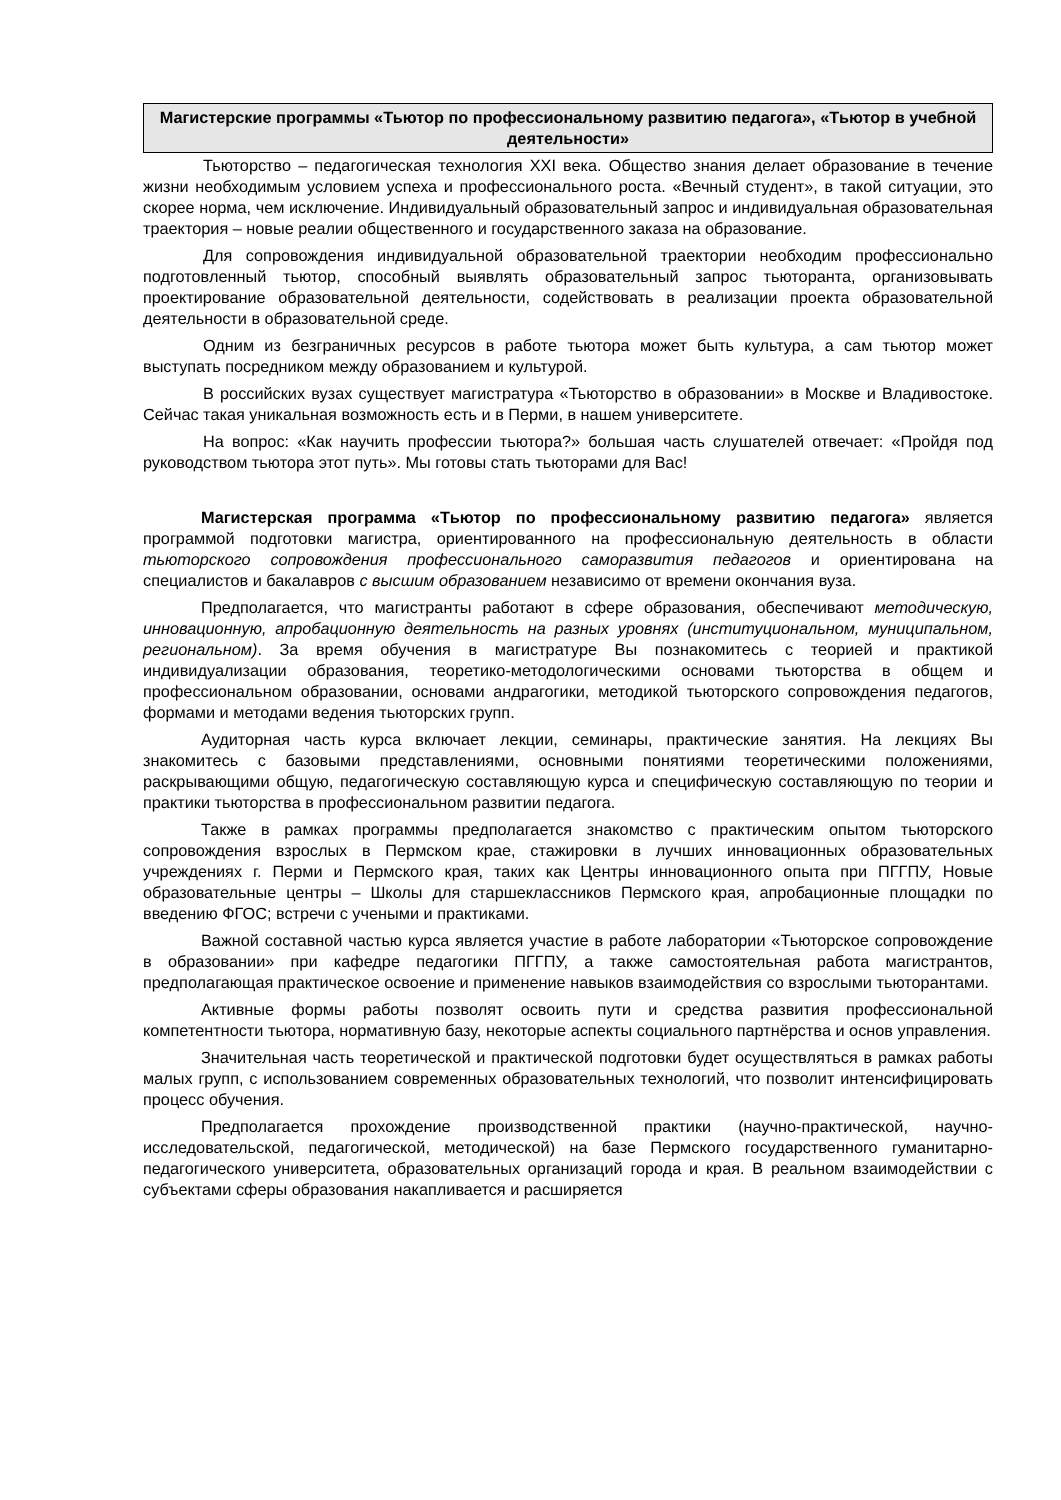Магистерские программы «Тьютор по профессиональному развитию педагога», «Тьютор в учебной деятельности»
Тьюторство – педагогическая технология XXI века. Общество знания делает образование в течение жизни необходимым условием успеха и профессионального роста. «Вечный студент», в такой ситуации, это скорее норма, чем исключение. Индивидуальный образовательный запрос и индивидуальная образовательная траектория – новые реалии общественного и государственного заказа на образование.
Для сопровождения индивидуальной образовательной траектории необходим профессионально подготовленный тьютор, способный выявлять образовательный запрос тьюторанта, организовывать проектирование образовательной деятельности, содействовать в реализации проекта образовательной деятельности в образовательной среде.
Одним из безграничных ресурсов в работе тьютора может быть культура, а сам тьютор может выступать посредником между образованием и культурой.
В российских вузах существует магистратура «Тьюторство в образовании» в Москве и Владивостоке. Сейчас такая уникальная возможность есть и в Перми, в нашем университете.
На вопрос: «Как научить профессии тьютора?» большая часть слушателей отвечает: «Пройдя под руководством тьютора этот путь». Мы готовы стать тьюторами для Вас!
Магистерская программа «Тьютор по профессиональному развитию педагога» является программой подготовки магистра, ориентированного на профессиональную деятельность в области тьюторского сопровождения профессионального саморазвития педагогов и ориентирована на специалистов и бакалавров с высшим образованием независимо от времени окончания вуза.
Предполагается, что магистранты работают в сфере образования, обеспечивают методическую, инновационную, апробационную деятельность на разных уровнях (институциональном, муниципальном, региональном). За время обучения в магистратуре Вы познакомитесь с теорией и практикой индивидуализации образования, теоретико-методологическими основами тьюторства в общем и профессиональном образовании, основами андрагогики, методикой тьюторского сопровождения педагогов, формами и методами ведения тьюторских групп.
Аудиторная часть курса включает лекции, семинары, практические занятия. На лекциях Вы знакомитесь с базовыми представлениями, основными понятиями теоретическими положениями, раскрывающими общую, педагогическую составляющую курса и специфическую составляющую по теории и практики тьюторства в профессиональном развитии педагога.
Также в рамках программы предполагается знакомство с практическим опытом тьюторского сопровождения взрослых в Пермском крае, стажировки в лучших инновационных образовательных учреждениях г. Перми и Пермского края, таких как Центры инновационного опыта при ПГГПУ, Новые образовательные центры – Школы для старшеклассников Пермского края, апробационные площадки по введению ФГОС; встречи с учеными и практиками.
Важной составной частью курса является участие в работе лаборатории «Тьюторское сопровождение в образовании» при кафедре педагогики ПГГПУ, а также самостоятельная работа магистрантов, предполагающая практическое освоение и применение навыков взаимодействия со взрослыми тьюторантами.
Активные формы работы позволят освоить пути и средства развития профессиональной компетентности тьютора, нормативную базу, некоторые аспекты социального партнёрства и основ управления.
Значительная часть теоретической и практической подготовки будет осуществляться в рамках работы малых групп, с использованием современных образовательных технологий, что позволит интенсифицировать процесс обучения.
Предполагается прохождение производственной практики (научно-практической, научно-исследовательской, педагогической, методической) на базе Пермского государственного гуманитарно-педагогического университета, образовательных организаций города и края. В реальном взаимодействии с субъектами сферы образования накапливается и расширяется